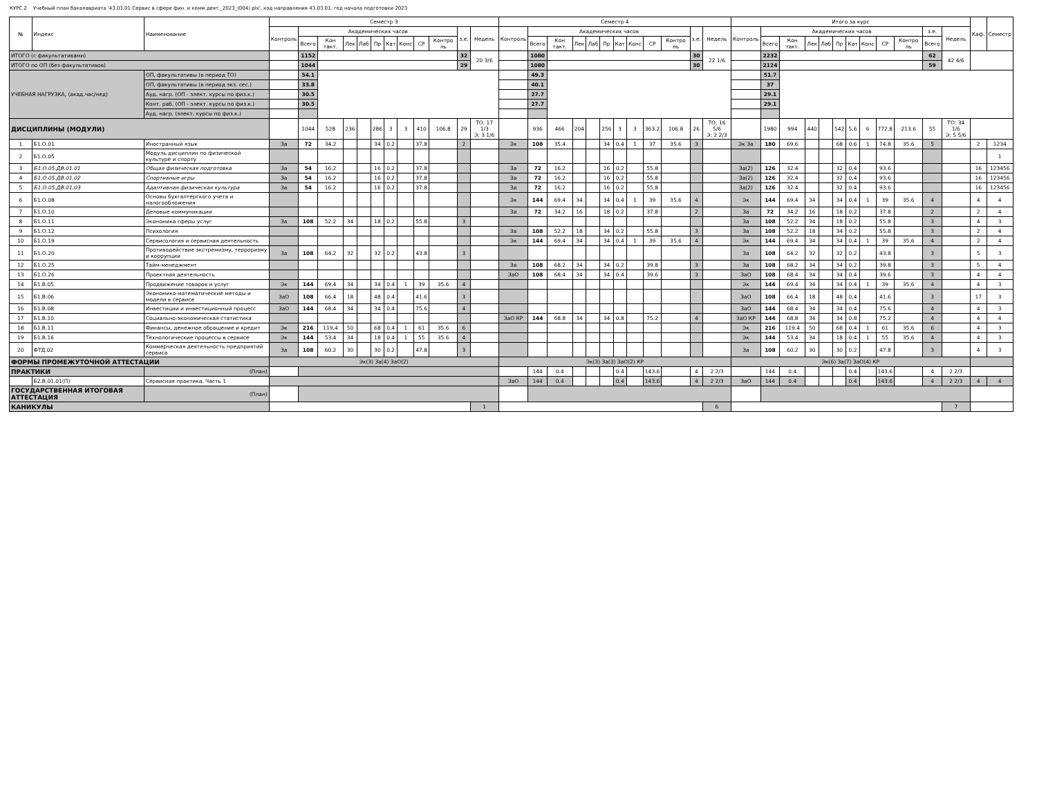КУРС 2 Учебный план бакалавриата '43.03.01 Сервис в сфере фин. и комм.деят._2023_(004).plx', код направления 43.03.01, год начала подготовки 2023
| № | Индекс | Наименование | Семестр 3 | | | | | | | | | | | | Семестр 4 | | | | | | | | | | | | Итого за курс | | | | | | | | | | | | Каф. | Семестр |
| --- | --- | --- | --- | --- | --- | --- | --- | --- | --- | --- | --- | --- | --- | --- | --- | --- | --- | --- | --- | --- | --- | --- | --- | --- | --- | --- | --- | --- | --- | --- | --- | --- | --- | --- | --- | --- | --- | --- | --- | --- |
| | | | Контроль | Академических часов | | | | | | | | | з.е. | Недель | Контроль | Академических часов | | | | | | | | | з.е. | Недель | Контроль | Академических часов | | | | | | | | | з.е. | Недель | | |
| | | | | Всего | Кон такт. | Лек | Лаб | Пр | Кат | Конс | СР | Контро ль | | | | Всего | Кон такт. | Лек | Лаб | Пр | Кат | Конс | СР | Контро ль | | | | Всего | Кон такт. | Лек | Лаб | Пр | Кат | Конс | СР | Контро ль | Всего | | | |
| ИТОГО (с факультативами) | | | | 1152 | | | | | | | | | 32 | 20 3/6 | | 1080 | | | | | | | | | 30 | 22 1/6 | | 2232 | | | | | | | | | 62 | 42 4/6 | | |
| ИТОГО по ОП (без факультативов) | | | | 1044 | | | | | | | | | 29 | | | 1080 | | | | | | | | | 30 | | | 2124 | | | | | | | | | 59 | | | |
| УЧЕБНАЯ НАГРУЗКА, (акад.час/нед) | | ОП, факультативы (в период ТО) | | 54.1 | | | | | | | | | | | | 49.3 | | | | | | | | | | | | 51.7 | | | | | | | | | | | | |
| | | ОП, факультативы (в период экз. сес.) | | 33.8 | | | | | | | | | | | | 40.1 | | | | | | | | | | | | 37 | | | | | | | | | | | | |
| | | Ауд. нагр. (ОП - элект. курсы по физ.к.) | | 30.5 | | | | | | | | | | | | 27.7 | | | | | | | | | | | | 29.1 | | | | | | | | | | | | |
| | | Конт. раб. (ОП - элект. курсы по физ.к.) | | 30.5 | | | | | | | | | | | | 27.7 | | | | | | | | | | | | 29.1 | | | | | | | | | | | | |
| | | Ауд. нагр. (элект. курсы по физ.к.) | | | | | | | | | | | | | | | | | | | | | | | | | | | | | | | | | | | | | | |
| ДИСЦИПЛИНЫ (МОДУЛИ) | | | | 1044 | 528 | 236 | | 286 | 3 | 3 | 410 | 106.8 | 29 | ТО: 17 1/3 Э: 3 1/6 | | 936 | 466 | 204 | | 256 | 3 | 3 | 363.2 | 106.8 | 26 | ТО: 16 5/6 Э: 2 2/3 | | 1980 | 994 | 440 | | 542 | 5.6 | 6 | 772.8 | 213.6 | 55 | ТО: 34 1/6 Э: 5 5/6 | | |
| 1 | Б1.О.01 | Иностранный язык | За | 72 | 34.2 | | | 34 | 0.2 | | 37.8 | | 2 | | Эк | 108 | 35.4 | | | 34 | 0.4 | 1 | 37 | 35.6 | 3 | | Эк За | 180 | 69.6 | | | 68 | 0.6 | 1 | 74.8 | 35.6 | 5 | | 2 | 1234 |
| 2 | Б1.О.05 | Модуль дисциплин по физической культуре и спорту | | | | | | | | | | | | | | | | | | | | | | | | | | | | | | | | | | | | | | 1 |
| 3 | Б1.О.05.ДВ.01.01 | Общая физическая подготовка | За | 54 | 16.2 | | | 16 | 0.2 | | 37.8 | | | | За | 72 | 16.2 | | | 16 | 0.2 | | 55.8 | | | | За(2) | 126 | 32.4 | | | 32 | 0.4 | | 93.6 | | | | 16 | 123456 |
| 4 | Б1.О.05.ДВ.01.02 | Спортивные игры | За | 54 | 16.2 | | | 16 | 0.2 | | 37.8 | | | | За | 72 | 16.2 | | | 16 | 0.2 | | 55.8 | | | | За(2) | 126 | 32.4 | | | 32 | 0.4 | | 93.6 | | | | 16 | 123456 |
| 5 | Б1.О.05.ДВ.01.03 | Адаптивная физическая культура | За | 54 | 16.2 | | | 16 | 0.2 | | 37.8 | | | | За | 72 | 16.2 | | | 16 | 0.2 | | 55.8 | | | | За(2) | 126 | 32.4 | | | 32 | 0.4 | | 93.6 | | | | 16 | 123456 |
| 6 | Б1.О.08 | Основы бухгалтерского учета и налогообложения | | | | | | | | | | | | | Эк | 144 | 69.4 | 34 | | 34 | 0.4 | 1 | 39 | 35.6 | 4 | | Эк | 144 | 69.4 | 34 | | 34 | 0.4 | 1 | 39 | 35.6 | 4 | | 4 | 4 |
| 7 | Б1.О.10 | Деловые коммуникации | | | | | | | | | | | | | За | 72 | 34.2 | 16 | | 18 | 0.2 | | 37.8 | | 2 | | За | 72 | 34.2 | 16 | | 18 | 0.2 | | 37.8 | | 2 | | 2 | 4 |
| 8 | Б1.О.11 | Экономика сферы услуг | За | 108 | 52.2 | 34 | | 18 | 0.2 | | 55.8 | | 3 | | | | | | | | | | | | | | За | 108 | 52.2 | 34 | | 18 | 0.2 | | 55.8 | | 3 | | 4 | 3 |
| 9 | Б1.О.12 | Психология | | | | | | | | | | | | | За | 108 | 52.2 | 18 | | 34 | 0.2 | | 55.8 | | 3 | | За | 108 | 52.2 | 18 | | 34 | 0.2 | | 55.8 | | 3 | | 2 | 4 |
| 10 | Б1.О.19 | Сервисология и сервисная деятельность | | | | | | | | | | | | | Эк | 144 | 69.4 | 34 | | 34 | 0.4 | 1 | 39 | 35.6 | 4 | | Эк | 144 | 69.4 | 34 | | 34 | 0.4 | 1 | 39 | 35.6 | 4 | | 2 | 4 |
| 11 | Б1.О.20 | Противодействие экстремизму, терроризму и коррупции | За | 108 | 64.2 | 32 | | 32 | 0.2 | | 43.8 | | 3 | | | | | | | | | | | | | | За | 108 | 64.2 | 32 | | 32 | 0.2 | | 43.8 | | 3 | | 5 | 3 |
| 12 | Б1.О.25 | Тайм-менеджмент | | | | | | | | | | | | | За | 108 | 68.2 | 34 | | 34 | 0.2 | | 39.8 | | 3 | | За | 108 | 68.2 | 34 | | 34 | 0.2 | | 39.8 | | 3 | | 5 | 4 |
| 13 | Б1.О.26 | Проектная деятельность | | | | | | | | | | | | | ЗаО | 108 | 68.4 | 34 | | 34 | 0.4 | | 39.6 | | 3 | | ЗаО | 108 | 68.4 | 34 | | 34 | 0.4 | | 39.6 | | 3 | | 4 | 4 |
| 14 | Б1.В.05 | Продвижение товаров и услуг | Эк | 144 | 69.4 | 34 | | 34 | 0.4 | 1 | 39 | 35.6 | 4 | | | | | | | | | | | | | | Эк | 144 | 69.4 | 34 | | 34 | 0.4 | 1 | 39 | 35.6 | 4 | | 4 | 3 |
| 15 | Б1.В.06 | Экономико-математические методы и модели в сервисе | ЗаО | 108 | 66.4 | 18 | | 48 | 0.4 | | 41.6 | | 3 | | | | | | | | | | | | | | ЗаО | 108 | 66.4 | 18 | | 48 | 0.4 | | 41.6 | | 3 | | 17 | 3 |
| 16 | Б1.В.08 | Инвестиции и инвестиционный процесс | ЗаО | 144 | 68.4 | 34 | | 34 | 0.4 | | 75.6 | | 4 | | | | | | | | | | | | | | ЗаО | 144 | 68.4 | 34 | | 34 | 0.4 | | 75.6 | | 4 | | 4 | 3 |
| 17 | Б1.В.10 | Социально-экономическая статистика | | | | | | | | | | | | | ЗаО КР | 144 | 68.8 | 34 | | 34 | 0.8 | | 75.2 | | 4 | | ЗаО КР | 144 | 68.8 | 34 | | 34 | 0.8 | | 75.2 | | 4 | | 4 | 4 |
| 18 | Б1.В.11 | Финансы, денежное обращение и кредит | Эк | 216 | 119.4 | 50 | | 68 | 0.4 | 1 | 61 | 35.6 | 6 | | | | | | | | | | | | | | Эк | 216 | 119.4 | 50 | | 68 | 0.4 | 1 | 61 | 35.6 | 6 | | 4 | 3 |
| 19 | Б1.В.16 | Технологические процессы в сервисе | Эк | 144 | 53.4 | 34 | | 18 | 0.4 | 1 | 55 | 35.6 | 4 | | | | | | | | | | | | | | Эк | 144 | 53.4 | 34 | | 18 | 0.4 | 1 | 55 | 35.6 | 4 | | 4 | 3 |
| 20 | ФТД.02 | Коммерческая деятельность предприятий сервиса | За | 108 | 60.2 | 30 | | 30 | 0.2 | | 47.8 | | 3 | | | | | | | | | | | | | | За | 108 | 60.2 | 30 | | 30 | 0.2 | | 47.8 | | 3 | | 4 | 3 |
| ФОРМЫ ПРОМЕЖУТОЧНОЙ АТТЕСТАЦИИ | | | Эк(3) За(4) ЗаО(2) | | | | | | | | | | | | Эк(3) За(3) ЗаО(2) КР | | | | | | | | | | | | Эк(6) За(7) ЗаО(4) КР | | | | | | | | | | | | | |
| ПРАКТИКИ | | (План) | | | | | | | | | | | | | | 144 | 0.4 | | | | 0.4 | | 143.6 | | 4 | 2 2/3 | | 144 | 0.4 | | | | 0.4 | | 143.6 | | 4 | 2 2/3 | | |
| | Б2.В.01.01(П) | Сервисная практика. Часть 1 | | | | | | | | | | | | | ЗаО | 144 | 0.4 | | | | 0.4 | | 143.6 | | 4 | 2 2/3 | ЗаО | 144 | 0.4 | | | | 0.4 | | 143.6 | | 4 | 2 2/3 | 4 | 4 |
| ГОСУДАРСТВЕННАЯ ИТОГОВАЯ АТТЕСТАЦИЯ | | (План) | | | | | | | | | | | | | | | | | | | | | | | | | | | | | | | | | | | | | | |
| КАНИКУЛЫ | | | | | | | | | | | | | | 1 | | | | | | | | | | | | 6 | | | | | | | | | | | | 7 | | |